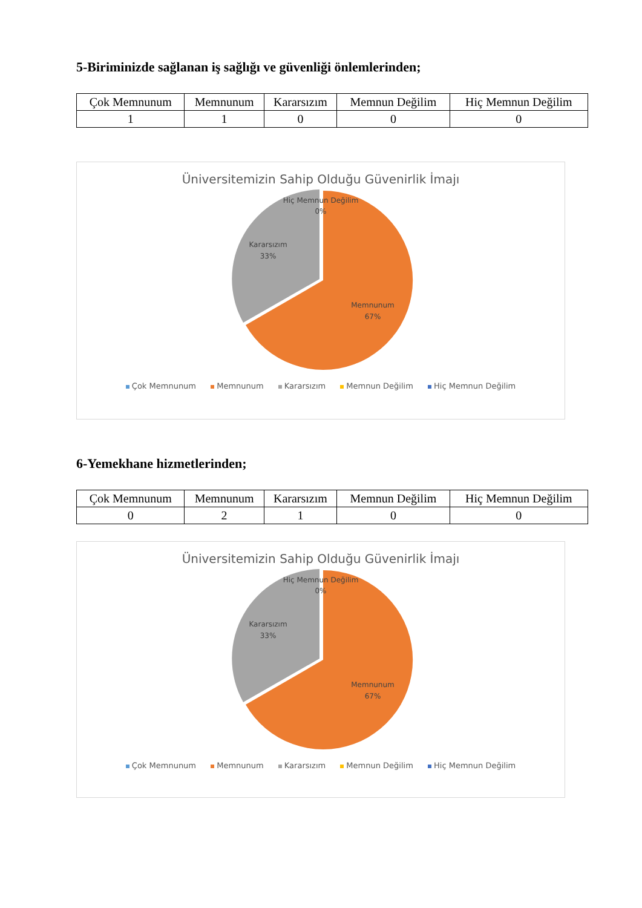5-Biriminizde sağlanan iş sağlığı ve güvenliği önlemlerinden;
| Çok Memnunum | Memnunum | Kararsızım | Memnun Değilim | Hiç Memnun Değilim |
| 1 | 1 | 0 | 0 | 0 |
Üniversitemizin Sahip Olduğu Güvenirlik İmajı
Hiç Memnun Değilim
0%
Kararsızım
33%
Memnunum
67%
Çok Memnunum Memnunum Kararsızım Memnun Değilim Hiç Memnun Değilim
6-Yemekhane hizmetlerinden;
| Çok Memnunum | Memnunum | Kararsızım | Memnun Değilim | Hiç Memnun Değilim |
| 0 | 2 | 1 | 0 | 0 |
Üniversitemizin Sahip Olduğu Güvenirlik İmajı
Hiç Memnun Değilim
0%
Kararsızım
33%
Memnunum
67%
Çok Memnunum Memnunum Kararsızım Memnun Değilim Hiç Memnun Değilim